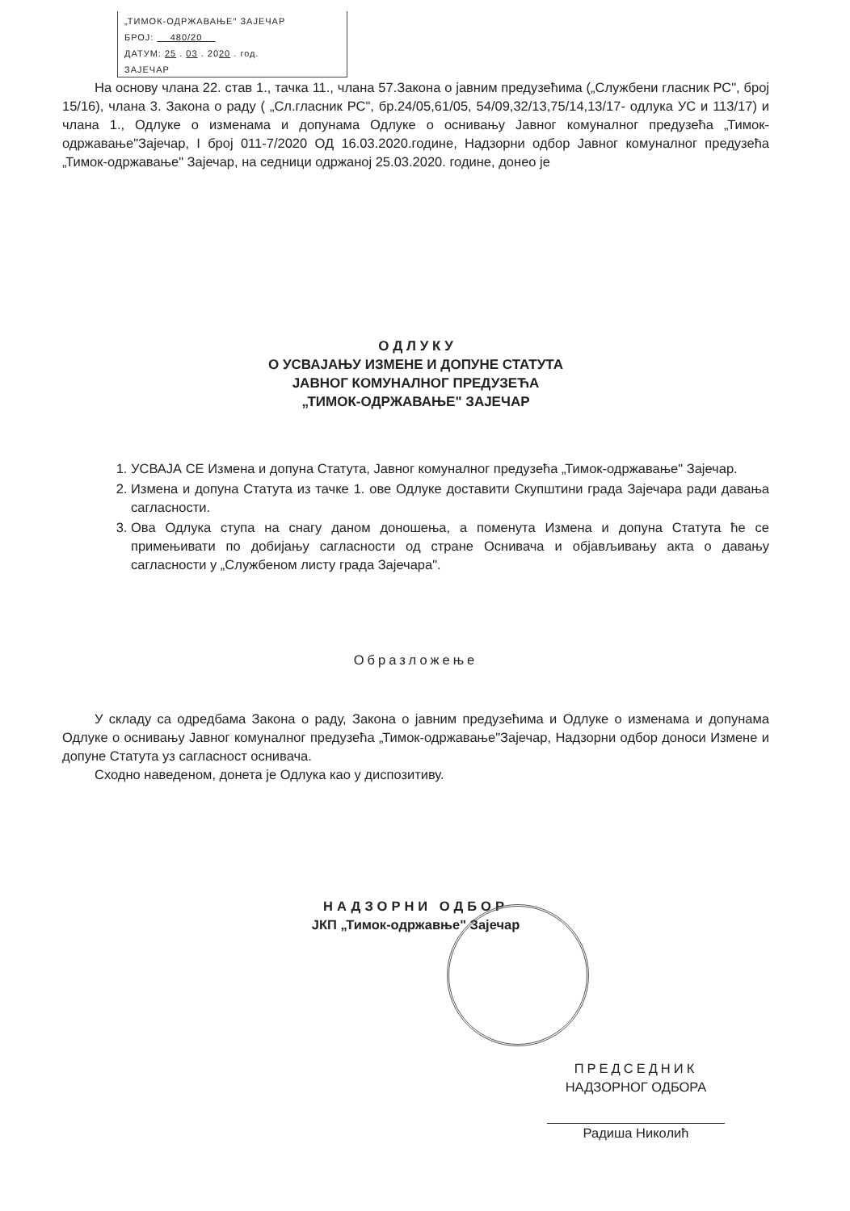„ТИМОК-ОДРЖАВАЊЕ" ЗАЈЕЧАР
БРОЈ: 480/20
ДАТУМ: 25 . 03 . 2020 . год.
ЗАЈЕЧАР
На основу члана 22. став 1., тачка 11., члана 57.Закона о јавним предузећима („Службени гласник РС", број 15/16), члана 3. Закона о раду ( „Сл.гласник РС", бр.24/05,61/05, 54/09,32/13,75/14,13/17- одлука УС и 113/17) и члана 1., Одлуке о изменама и допунама Одлуке о оснивању Јавног комуналног предузећа „Тимок-одржавање"Зајечар, I број 011-7/2020 ОД 16.03.2020.године, Надзорни одбор Јавног комуналног предузећа „Тимок-одржавање" Зајечар, на седници одржаној 25.03.2020. године, донео је
О Д Л У К У
О УСВАЈАЊУ ИЗМЕНЕ И ДОПУНЕ СТАТУТА
ЈАВНОГ КОМУНАЛНОГ ПРЕДУЗЕЋА
„ТИМОК-ОДРЖАВАЊЕ" ЗАЈЕЧАР
1. УСВАЈА СЕ Измена и допуна Статута, Јавног комуналног предузећа „Тимок-одржавање" Зајечар.
2. Измена и допуна Статута из тачке 1. ове Одлуке доставити Скупштини града Зајечара ради давања сагласности.
3. Ова Одлука ступа на снагу даном доношења, а поменута Измена и допуна Статута ће се примењивати по добијању сагласности од стране Оснивача и објављивању акта о давању сагласности у „Службеном листу града Зајечара".
Образложење
У складу са одредбама Закона о раду, Закона о јавним предузећима и Одлуке о изменама и допунама Одлуке о оснивању Јавног комуналног предузећа „Тимок-одржавање"Зајечар, Надзорни одбор доноси Измене и допуне Статута уз сагласност оснивача.
Сходно наведеном, донета је Одлука као у диспозитиву.
НАДЗОРНИ ОДБОР
ЈКП „Тимок-одржавње" Зајечар
ПРЕДСЕДНИК
НАДЗОРНОГ ОДБОРА
Радиша Николић